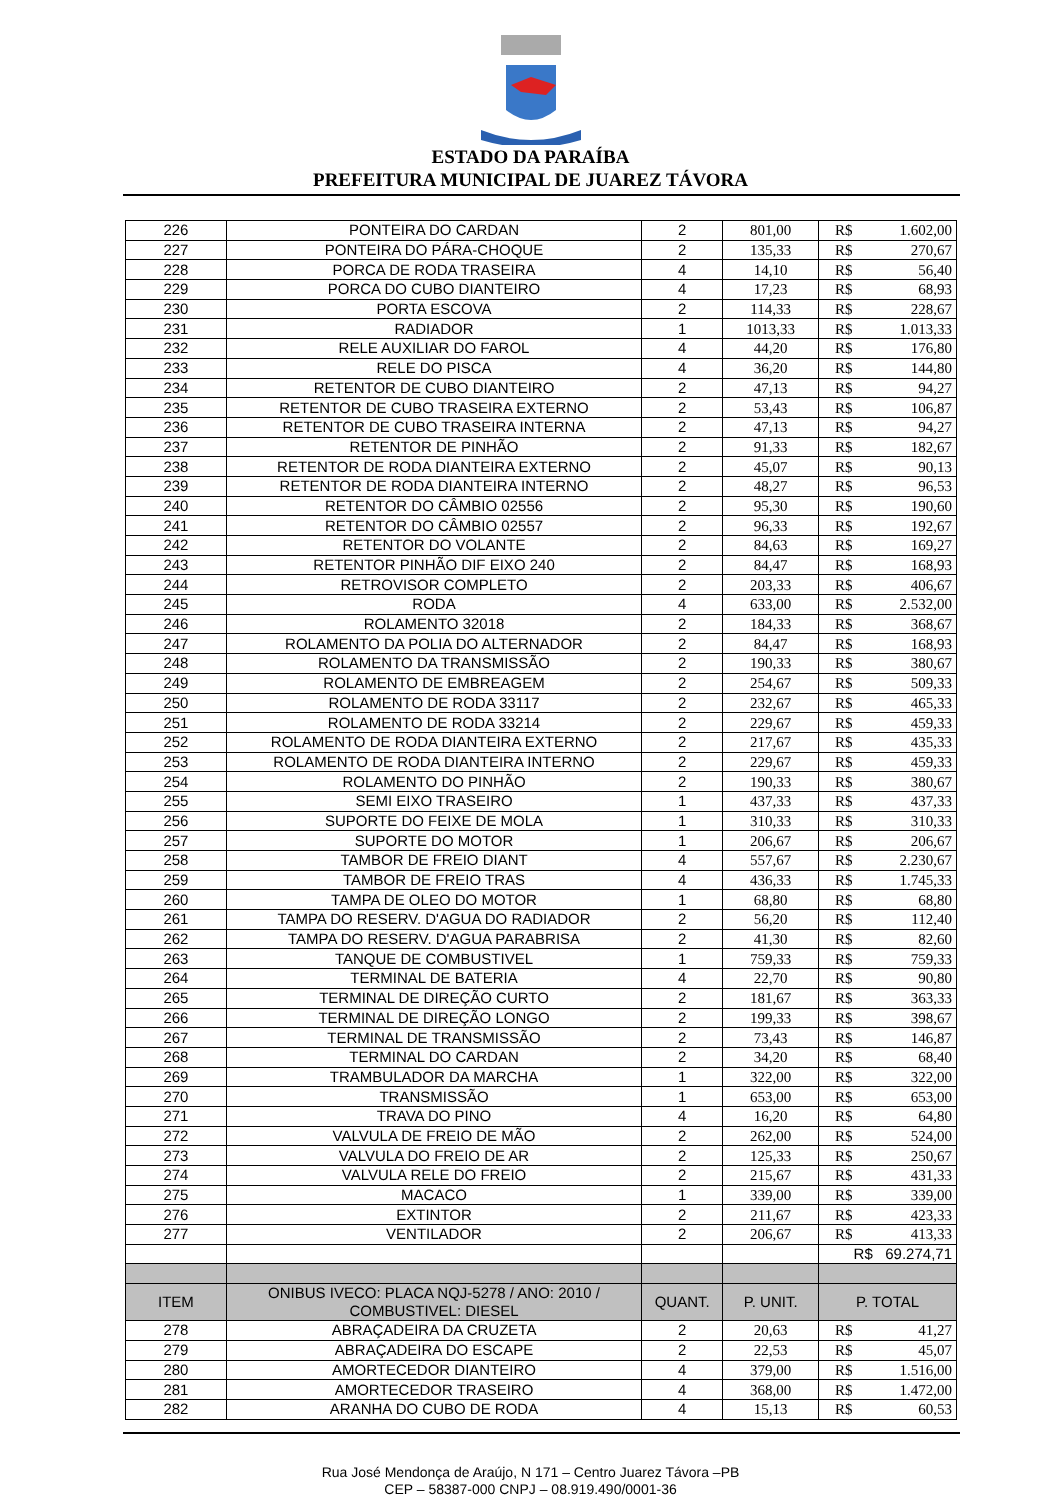ESTADO DA PARAÍBA
PREFEITURA MUNICIPAL DE JUAREZ TÁVORA
| 226 | PONTEIRA DO CARDAN | 2 | 801,00 | R$ | 1.602,00 |
| 227 | PONTEIRA DO PÁRA-CHOQUE | 2 | 135,33 | R$ | 270,67 |
| 228 | PORCA DE RODA TRASEIRA | 4 | 14,10 | R$ | 56,40 |
| 229 | PORCA DO CUBO DIANTEIRO | 4 | 17,23 | R$ | 68,93 |
| 230 | PORTA ESCOVA | 2 | 114,33 | R$ | 228,67 |
| 231 | RADIADOR | 1 | 1013,33 | R$ | 1.013,33 |
| 232 | RELE AUXILIAR DO FAROL | 4 | 44,20 | R$ | 176,80 |
| 233 | RELE DO PISCA | 4 | 36,20 | R$ | 144,80 |
| 234 | RETENTOR DE CUBO DIANTEIRO | 2 | 47,13 | R$ | 94,27 |
| 235 | RETENTOR DE CUBO TRASEIRA EXTERNO | 2 | 53,43 | R$ | 106,87 |
| 236 | RETENTOR DE CUBO TRASEIRA INTERNA | 2 | 47,13 | R$ | 94,27 |
| 237 | RETENTOR DE PINHÃO | 2 | 91,33 | R$ | 182,67 |
| 238 | RETENTOR DE RODA DIANTEIRA EXTERNO | 2 | 45,07 | R$ | 90,13 |
| 239 | RETENTOR DE RODA DIANTEIRA INTERNO | 2 | 48,27 | R$ | 96,53 |
| 240 | RETENTOR DO CÂMBIO 02556 | 2 | 95,30 | R$ | 190,60 |
| 241 | RETENTOR DO CÂMBIO 02557 | 2 | 96,33 | R$ | 192,67 |
| 242 | RETENTOR DO VOLANTE | 2 | 84,63 | R$ | 169,27 |
| 243 | RETENTOR PINHÃO DIF EIXO 240 | 2 | 84,47 | R$ | 168,93 |
| 244 | RETROVISOR COMPLETO | 2 | 203,33 | R$ | 406,67 |
| 245 | RODA | 4 | 633,00 | R$ | 2.532,00 |
| 246 | ROLAMENTO 32018 | 2 | 184,33 | R$ | 368,67 |
| 247 | ROLAMENTO DA POLIA DO ALTERNADOR | 2 | 84,47 | R$ | 168,93 |
| 248 | ROLAMENTO DA TRANSMISSÃO | 2 | 190,33 | R$ | 380,67 |
| 249 | ROLAMENTO DE EMBREAGEM | 2 | 254,67 | R$ | 509,33 |
| 250 | ROLAMENTO DE RODA 33117 | 2 | 232,67 | R$ | 465,33 |
| 251 | ROLAMENTO DE RODA 33214 | 2 | 229,67 | R$ | 459,33 |
| 252 | ROLAMENTO DE RODA DIANTEIRA EXTERNO | 2 | 217,67 | R$ | 435,33 |
| 253 | ROLAMENTO DE RODA DIANTEIRA INTERNO | 2 | 229,67 | R$ | 459,33 |
| 254 | ROLAMENTO DO PINHÃO | 2 | 190,33 | R$ | 380,67 |
| 255 | SEMI EIXO TRASEIRO | 1 | 437,33 | R$ | 437,33 |
| 256 | SUPORTE DO FEIXE DE MOLA | 1 | 310,33 | R$ | 310,33 |
| 257 | SUPORTE DO MOTOR | 1 | 206,67 | R$ | 206,67 |
| 258 | TAMBOR DE FREIO DIANT | 4 | 557,67 | R$ | 2.230,67 |
| 259 | TAMBOR DE FREIO TRAS | 4 | 436,33 | R$ | 1.745,33 |
| 260 | TAMPA DE OLEO DO MOTOR | 1 | 68,80 | R$ | 68,80 |
| 261 | TAMPA DO RESERV. D'AGUA DO RADIADOR | 2 | 56,20 | R$ | 112,40 |
| 262 | TAMPA DO RESERV. D'AGUA PARABRISA | 2 | 41,30 | R$ | 82,60 |
| 263 | TANQUE DE COMBUSTIVEL | 1 | 759,33 | R$ | 759,33 |
| 264 | TERMINAL DE BATERIA | 4 | 22,70 | R$ | 90,80 |
| 265 | TERMINAL DE DIREÇÃO CURTO | 2 | 181,67 | R$ | 363,33 |
| 266 | TERMINAL DE DIREÇÃO LONGO | 2 | 199,33 | R$ | 398,67 |
| 267 | TERMINAL DE TRANSMISSÃO | 2 | 73,43 | R$ | 146,87 |
| 268 | TERMINAL DO CARDAN | 2 | 34,20 | R$ | 68,40 |
| 269 | TRAMBULADOR DA MARCHA | 1 | 322,00 | R$ | 322,00 |
| 270 | TRANSMISSÃO | 1 | 653,00 | R$ | 653,00 |
| 271 | TRAVA DO PINO | 4 | 16,20 | R$ | 64,80 |
| 272 | VALVULA DE FREIO DE MÃO | 2 | 262,00 | R$ | 524,00 |
| 273 | VALVULA DO FREIO DE AR | 2 | 125,33 | R$ | 250,67 |
| 274 | VALVULA RELE DO FREIO | 2 | 215,67 | R$ | 431,33 |
| 275 | MACACO | 1 | 339,00 | R$ | 339,00 |
| 276 | EXTINTOR | 2 | 211,67 | R$ | 423,33 |
| 277 | VENTILADOR | 2 | 206,67 | R$ | 413,33 |
| | | | | R$ 69.274,71 | |
| ITEM | ONIBUS IVECO: PLACA NQJ-5278 / ANO: 2010 / COMBUSTIVEL: DIESEL | QUANT. | P. UNIT. | P. TOTAL | |
| 278 | ABRAÇADEIRA DA CRUZETA | 2 | 20,63 | R$ | 41,27 |
| 279 | ABRAÇADEIRA DO ESCAPE | 2 | 22,53 | R$ | 45,07 |
| 280 | AMORTECEDOR DIANTEIRO | 4 | 379,00 | R$ | 1.516,00 |
| 281 | AMORTECEDOR TRASEIRO | 4 | 368,00 | R$ | 1.472,00 |
| 282 | ARANHA DO CUBO DE RODA | 4 | 15,13 | R$ | 60,53 |
Rua José Mendonça de Araújo, N 171 – Centro Juarez Távora –PB
CEP – 58387-000 CNPJ – 08.919.490/0001-36